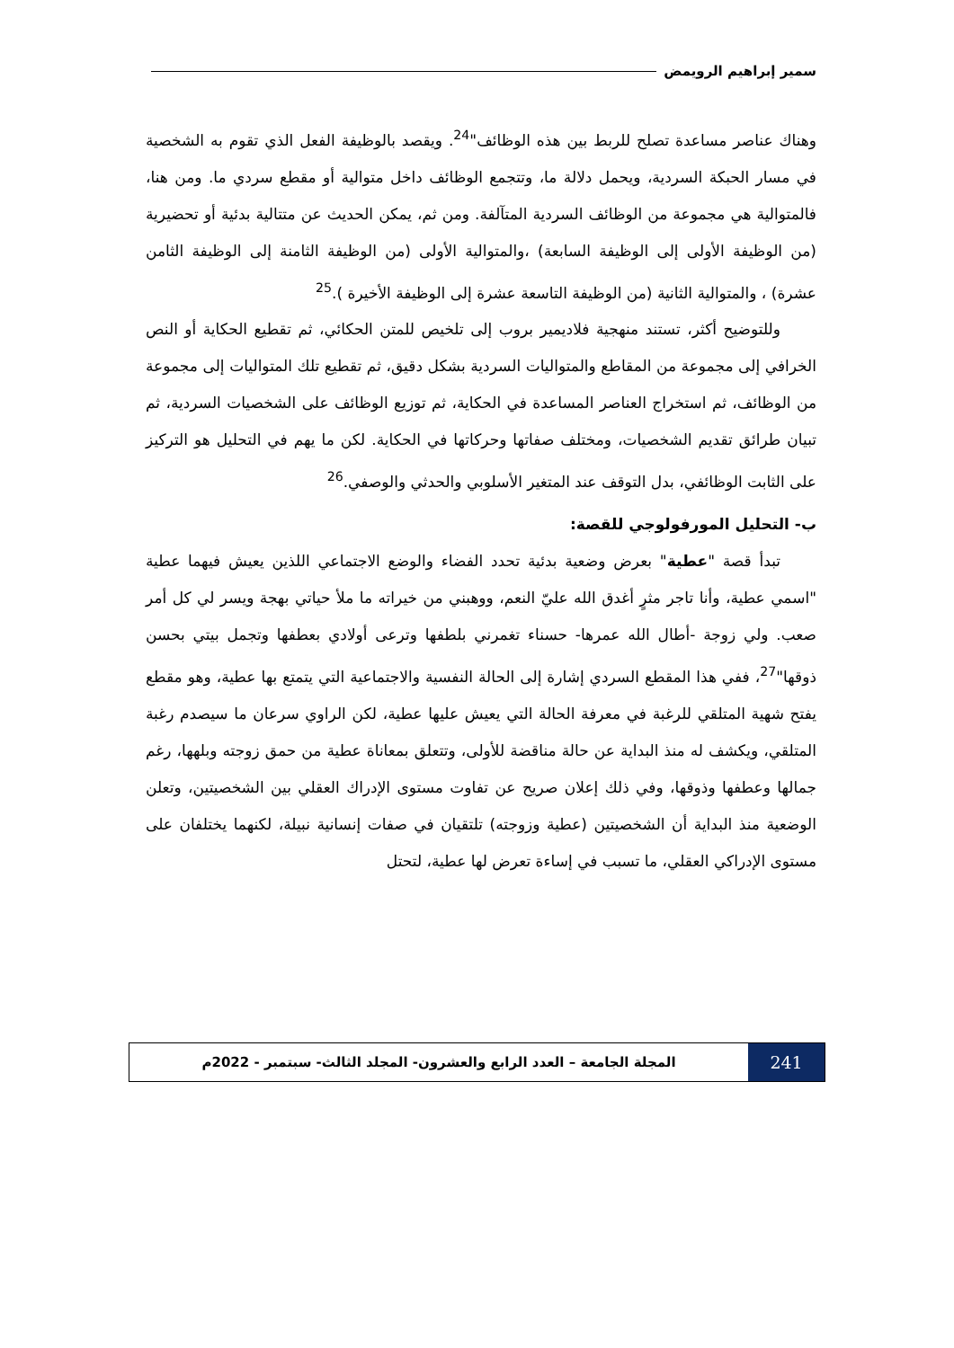سمير إبراهيم الرويمض
وهناك عناصر مساعدة تصلح للربط بين هذه الوظائف"<sup>24</sup>. ويقصد بالوظيفة الفعل الذي تقوم به الشخصية في مسار الحبكة السردية، ويحمل دلالة ما، وتتجمع الوظائف داخل متوالية أو مقطع سردي ما. ومن هنا، فالمتوالية هي مجموعة من الوظائف السردية المتآلفة. ومن ثم، يمكن الحديث عن متتالية بدئية أو تحضيرية (من الوظيفة الأولى إلى الوظيفة السابعة) ،والمتوالية الأولى (من الوظيفة الثامنة إلى الوظيفة الثامن عشرة) ، والمتوالية الثانية (من الوظيفة التاسعة عشرة إلى الوظيفة الأخيرة ).<sup>25</sup>
وللتوضيح أكثر، تستند منهجية فلاديمير بروب إلى تلخيص للمتن الحكائي، ثم تقطيع الحكاية أو النص الخرافي إلى مجموعة من المقاطع والمتواليات السردية بشكل دقيق، ثم تقطيع تلك المتواليات إلى مجموعة من الوظائف، ثم استخراج العناصر المساعدة في الحكاية، ثم توزيع الوظائف على الشخصيات السردية، ثم تبيان طرائق تقديم الشخصيات، ومختلف صفاتها وحركاتها في الحكاية. لكن ما يهم في التحليل هو التركيز على الثابت الوظائفي، بدل التوقف عند المتغير الأسلوبي والحدثي والوصفي.<sup>26</sup>
ب- التحليل المورفولوجي للقصة:
تبدأ قصة "عطية" بعرض وضعية بدئية تحدد الفضاء والوضع الاجتماعي اللذين يعيش فيهما عطية "اسمي عطية، وأنا تاجر مثرٍ أغدق الله عليّ النعم، ووهبني من خيراته ما ملأ حياتي بهجة ويسر لي كل أمر صعب. ولي زوجة -أطال الله عمرها- حسناء تغمرني بلطفها وترعى أولادي بعطفها وتجمل بيتي بحسن ذوقها"<sup>27</sup>، ففي هذا المقطع السردي إشارة إلى الحالة النفسية والاجتماعية التي يتمتع بها عطية، وهو مقطع يفتح شهية المتلقي للرغبة في معرفة الحالة التي يعيش عليها عطية، لكن الراوي سرعان ما سيصدم رغبة المتلقي، ويكشف له منذ البداية عن حالة مناقضة للأولى، وتتعلق بمعاناة عطية من حمق زوجته وبلهها، رغم جمالها وعطفها وذوقها، وفي ذلك إعلان صريح عن تفاوت مستوى الإدراك العقلي بين الشخصيتين، وتعلن الوضعية منذ البداية أن الشخصيتين (عطية وزوجته) تلتقيان في صفات إنسانية نبيلة، لكنهما يختلفان على مستوى الإدراكي العقلي، ما تسبب في إساءة تعرض لها عطية، لتحتل
241
المجلة الجامعة – العدد الرابع والعشرون- المجلد الثالث- سبتمبر - 2022م